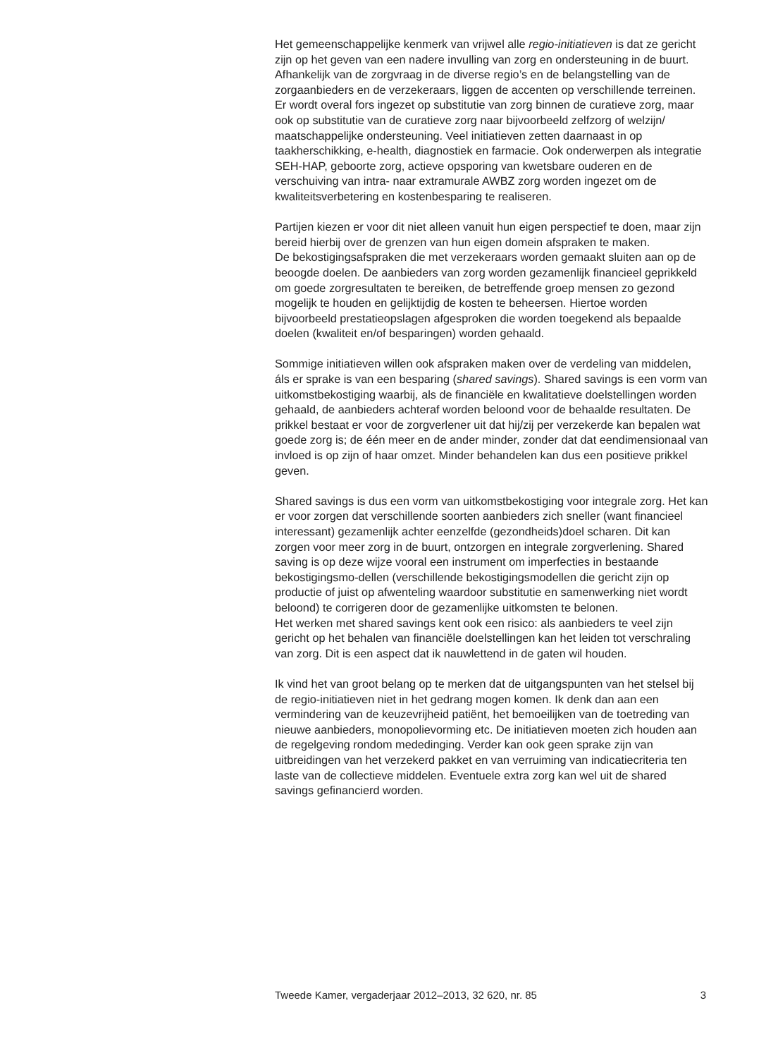Het gemeenschappelijke kenmerk van vrijwel alle regio-initiatieven is dat ze gericht zijn op het geven van een nadere invulling van zorg en ondersteuning in de buurt. Afhankelijk van de zorgvraag in de diverse regio’s en de belangstelling van de zorgaanbieders en de verzekeraars, liggen de accenten op verschillende terreinen. Er wordt overal fors ingezet op substitutie van zorg binnen de curatieve zorg, maar ook op substitutie van de curatieve zorg naar bijvoorbeeld zelfzorg of welzijn/ maatschappelijke ondersteuning. Veel initiatieven zetten daarnaast in op taakherschikking, e-health, diagnostiek en farmacie. Ook onderwerpen als integratie SEH-HAP, geboorte zorg, actieve opsporing van kwetsbare ouderen en de verschuiving van intra- naar extramurale AWBZ zorg worden ingezet om de kwaliteitsverbetering en kostenbesparing te realiseren.
Partijen kiezen er voor dit niet alleen vanuit hun eigen perspectief te doen, maar zijn bereid hierbij over de grenzen van hun eigen domein afspraken te maken.
De bekostigingsafspraken die met verzekeraars worden gemaakt sluiten aan op de beoogde doelen. De aanbieders van zorg worden gezamenlijk financieel geprikkeld om goede zorgresultaten te bereiken, de betreffende groep mensen zo gezond mogelijk te houden en gelijktijdig de kosten te beheersen. Hiertoe worden bijvoorbeeld prestatieopslagen afgesproken die worden toegekend als bepaalde doelen (kwaliteit en/of besparingen) worden gehaald.
Sommige initiatieven willen ook afspraken maken over de verdeling van middelen, áls er sprake is van een besparing (shared savings). Shared savings is een vorm van uitkomstbekostiging waarbij, als de financiële en kwalitatieve doelstellingen worden gehaald, de aanbieders achteraf worden beloond voor de behaalde resultaten. De prikkel bestaat er voor de zorgverlener uit dat hij/zij per verzekerde kan bepalen wat goede zorg is; de één meer en de ander minder, zonder dat dat eendimensionaal van invloed is op zijn of haar omzet. Minder behandelen kan dus een positieve prikkel geven.
Shared savings is dus een vorm van uitkomstbekostiging voor integrale zorg. Het kan er voor zorgen dat verschillende soorten aanbieders zich sneller (want financieel interessant) gezamenlijk achter eenzelfde (gezondheids)doel scharen. Dit kan zorgen voor meer zorg in de buurt, ontzorgen en integrale zorgverlening. Shared saving is op deze wijze vooral een instrument om imperfecties in bestaande bekostigingsmo-dellen (verschillende bekostigingsmodellen die gericht zijn op productie of juist op afwenteling waardoor substitutie en samenwerking niet wordt beloond) te corrigeren door de gezamenlijke uitkomsten te belonen.
Het werken met shared savings kent ook een risico: als aanbieders te veel zijn gericht op het behalen van financiële doelstellingen kan het leiden tot verschraling van zorg. Dit is een aspect dat ik nauwlettend in de gaten wil houden.
Ik vind het van groot belang op te merken dat de uitgangspunten van het stelsel bij de regio-initiatieven niet in het gedrang mogen komen. Ik denk dan aan een vermindering van de keuzevrijheid patiënt, het bemoeilijken van de toetreding van nieuwe aanbieders, monopolievorming etc. De initiatieven moeten zich houden aan de regelgeving rondom mededinging. Verder kan ook geen sprake zijn van uitbreidingen van het verzekerd pakket en van verruiming van indicatiecriteria ten laste van de collectieve middelen. Eventuele extra zorg kan wel uit de shared savings gefinancierd worden.
Tweede Kamer, vergaderjaar 2012–2013, 32 620, nr. 85 3